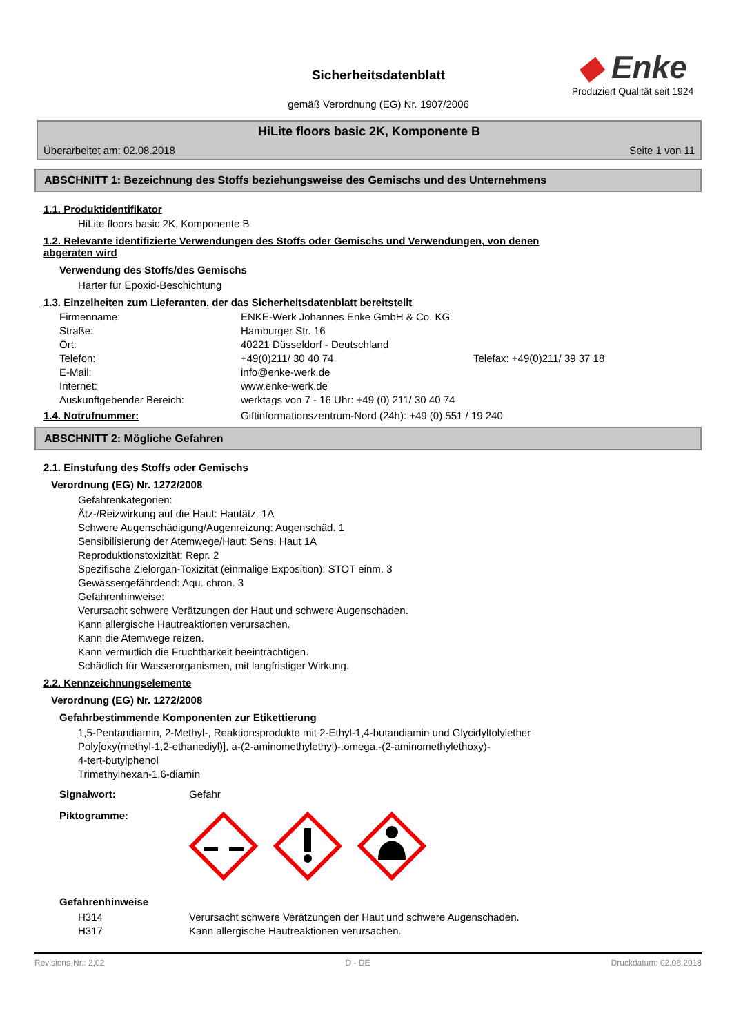Sicherheitsdatenblatt
gemäß Verordnung (EG) Nr. 1907/2006
◆ Enke
Produziert Qualität seit 1924
HiLite floors basic 2K, Komponente B
Überarbeitet am: 02.08.2018 Seite 1 von 11
ABSCHNITT 1: Bezeichnung des Stoffs beziehungsweise des Gemischs und des Unternehmens
1.1. Produktidentifikator
HiLite floors basic 2K, Komponente B
1.2. Relevante identifizierte Verwendungen des Stoffs oder Gemischs und Verwendungen, von denen
abgeraten wird
Verwendung des Stoffs/des Gemischs
Härter für Epoxid-Beschichtung
1.3. Einzelheiten zum Lieferanten, der das Sicherheitsdatenblatt bereitstellt
| Firmenname: | ENKE-Werk Johannes Enke GmbH & Co. KG | |
| Straße: | Hamburger Str. 16 | |
| Ort: | 40221 Düsseldorf - Deutschland | |
| Telefon: | +49(0)211/ 30 40 74 | Telefax: +49(0)211/ 39 37 18 |
| E-Mail: | info@enke-werk.de | |
| Internet: | www.enke-werk.de | |
| Auskunftgebender Bereich: | werktags von 7 - 16 Uhr: +49 (0) 211/ 30 40 74 | |
1.4. Notrufnummer: Giftinformationszentrum-Nord (24h): +49 (0) 551 / 19 240
ABSCHNITT 2: Mögliche Gefahren
2.1. Einstufung des Stoffs oder Gemischs
Verordnung (EG) Nr. 1272/2008
Gefahrenkategorien:
Ätz-/Reizwirkung auf die Haut: Hautätz. 1A
Schwere Augenschädigung/Augenreizung: Augenschäd. 1
Sensibilisierung der Atemwege/Haut: Sens. Haut 1A
Reproduktionstoxizität: Repr. 2
Spezifische Zielorgan-Toxizität (einmalige Exposition): STOT einm. 3
Gewässergefährdend: Aqu. chron. 3
Gefahrenhinweise:
Verursacht schwere Verätzungen der Haut und schwere Augenschäden.
Kann allergische Hautreaktionen verursachen.
Kann die Atemwege reizen.
Kann vermutlich die Fruchtbarkeit beeinträchtigen.
Schädlich für Wasserorganismen, mit langfristiger Wirkung.
2.2. Kennzeichnungselemente
Verordnung (EG) Nr. 1272/2008
Gefahrbestimmende Komponenten zur Etikettierung
1,5-Pentandiamin, 2-Methyl-, Reaktionsprodukte mit 2-Ethyl-1,4-butandiamin und Glycidyltolylether
Poly[oxy(methyl-1,2-ethanediyl)], a-(2-aminomethylethyl)-.omega.-(2-aminomethylethoxy)-
4-tert-butylphenol
Trimethylhexan-1,6-diamin
Signalwort: Gefahr
Piktogramme:
Gefahrenhinweise
| H314 | Verursacht schwere Verätzungen der Haut und schwere Augenschäden. |
| H317 | Kann allergische Hautreaktionen verursachen. |
Revisions-Nr.: 2,02 D - DE Druckdatum: 02.08.2018